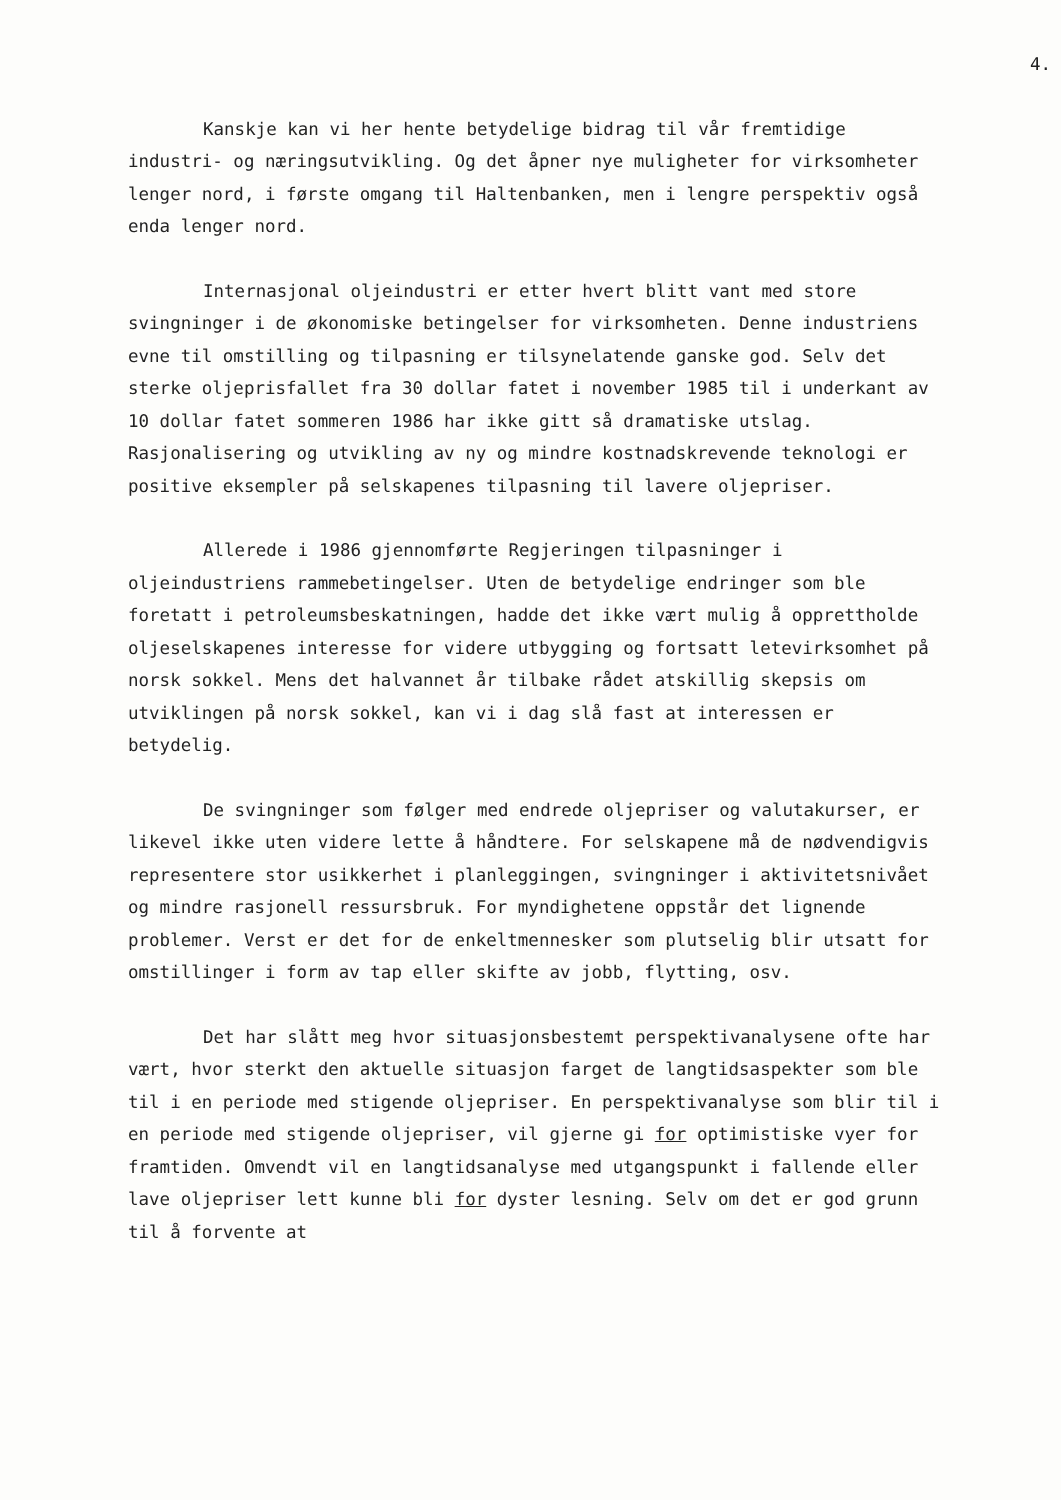4.
Kanskje kan vi her hente betydelige bidrag til vår fremtidige industri- og næringsutvikling. Og det åpner nye muligheter for virksomheter lenger nord, i første omgang til Haltenbanken, men i lengre perspektiv også enda lenger nord.
Internasjonal oljeindustri er etter hvert blitt vant med store svingninger i de økonomiske betingelser for virksomheten. Denne industriens evne til omstilling og tilpasning er tilsynelatende ganske god. Selv det sterke oljeprisfallet fra 30 dollar fatet i november 1985 til i underkant av 10 dollar fatet sommeren 1986 har ikke gitt så dramatiske utslag. Rasjonalisering og utvikling av ny og mindre kostnadskrevende teknologi er positive eksempler på selskapenes tilpasning til lavere oljepriser.
Allerede i 1986 gjennomførte Regjeringen tilpasninger i oljeindustriens rammebetingelser. Uten de betydelige endringer som ble foretatt i petroleumsbeskatningen, hadde det ikke vært mulig å opprettholde oljeselskapenes interesse for videre utbygging og fortsatt letevirksomhet på norsk sokkel. Mens det halvannet år tilbake rådet atskillig skepsis om utviklingen på norsk sokkel, kan vi i dag slå fast at interessen er betydelig.
De svingninger som følger med endrede oljepriser og valutakurser, er likevel ikke uten videre lette å håndtere. For selskapene må de nødvendigvis representere stor usikkerhet i planleggingen, svingninger i aktivitetsnivået og mindre rasjonell ressursbruk. For myndighetene oppstår det lignende problemer. Verst er det for de enkeltmennesker som plutselig blir utsatt for omstillinger i form av tap eller skifte av jobb, flytting, osv.
Det har slått meg hvor situasjonsbestemt perspektivanalysene ofte har vært, hvor sterkt den aktuelle situasjon farget de langtidsaspekter som ble til i en periode med stigende oljepriser. En perspektivanalyse som blir til i en periode med stigende oljepriser, vil gjerne gi for optimistiske vyer for framtiden. Omvendt vil en langtidsanalyse med utgangspunkt i fallende eller lave oljepriser lett kunne bli for dyster lesning. Selv om det er god grunn til å forvente at